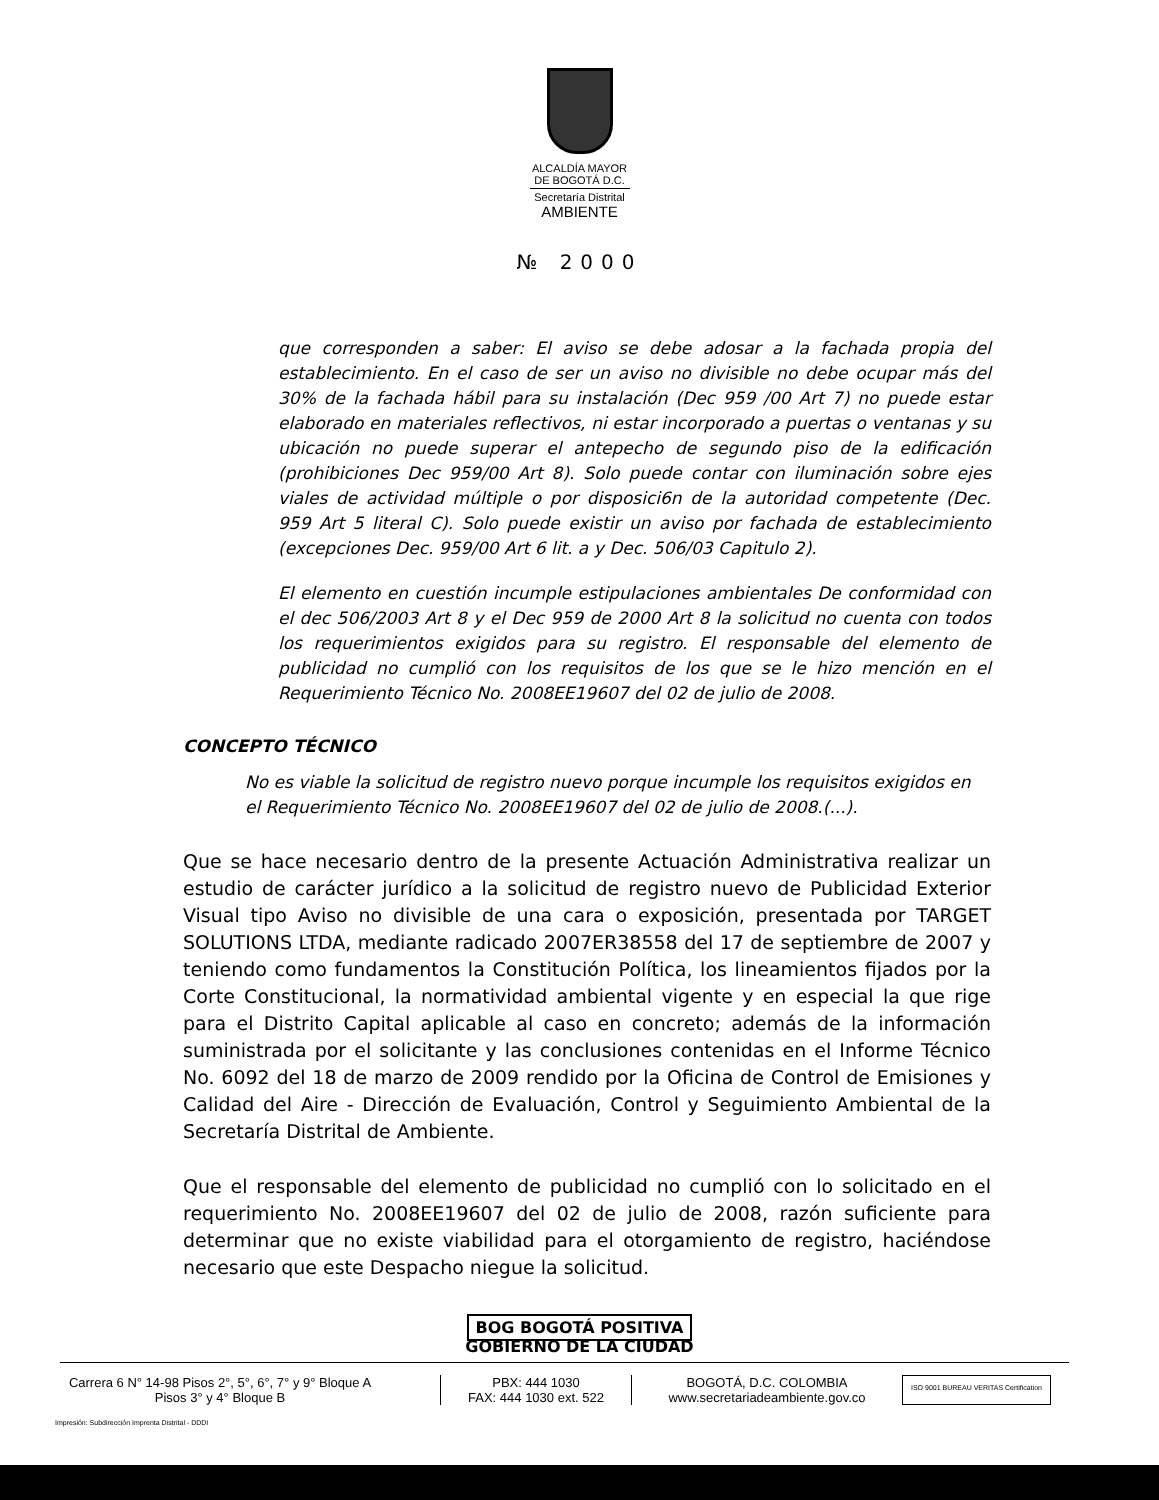ALCALDÍA MAYOR
DE BOGOTÁ D.C.
Secretaría Distrital
AMBIENTE
№ 2000
que corresponden a saber: El aviso se debe adosar a la fachada propia del establecimiento. En el caso de ser un aviso no divisible no debe ocupar más del 30% de la fachada hábil para su instalación (Dec 959 /00 Art 7) no puede estar elaborado en materiales reflectivos, ni estar incorporado a puertas o ventanas y su ubicación no puede superar el antepecho de segundo piso de la edificación (prohibiciones Dec 959/00 Art 8). Solo puede contar con iluminación sobre ejes viales de actividad múltiple o por disposici6n de la autoridad competente (Dec. 959 Art 5 literal C). Solo puede existir un aviso por fachada de establecimiento (excepciones Dec. 959/00 Art 6 lit. a y Dec. 506/03 Capitulo 2).
El elemento en cuestión incumple estipulaciones ambientales De conformidad con el dec 506/2003 Art 8 y el Dec 959 de 2000 Art 8 la solicitud no cuenta con todos los requerimientos exigidos para su registro. El responsable del elemento de publicidad no cumplió con los requisitos de los que se le hizo mención en el Requerimiento Técnico No. 2008EE19607 del 02 de julio de 2008.
CONCEPTO TÉCNICO
No es viable la solicitud de registro nuevo porque incumple los requisitos exigidos en el Requerimiento Técnico No. 2008EE19607 del 02 de julio de 2008.(...).
Que se hace necesario dentro de la presente Actuación Administrativa realizar un estudio de carácter jurídico a la solicitud de registro nuevo de Publicidad Exterior Visual tipo Aviso no divisible de una cara o exposición, presentada por TARGET SOLUTIONS LTDA, mediante radicado 2007ER38558 del 17 de septiembre de 2007 y teniendo como fundamentos la Constitución Política, los lineamientos fijados por la Corte Constitucional, la normatividad ambiental vigente y en especial la que rige para el Distrito Capital aplicable al caso en concreto; además de la información suministrada por el solicitante y las conclusiones contenidas en el Informe Técnico No. 6092 del 18 de marzo de 2009 rendido por la Oficina de Control de Emisiones y Calidad del Aire - Dirección de Evaluación, Control y Seguimiento Ambiental de la Secretaría Distrital de Ambiente.
Que el responsable del elemento de publicidad no cumplió con lo solicitado en el requerimiento No. 2008EE19607 del 02 de julio de 2008, razón suficiente para determinar que no existe viabilidad para el otorgamiento de registro, haciéndose necesario que este Despacho niegue la solicitud.
BOG BOGOTÁ POSITIVA
GOBIERNO DE LA CIUDAD
Carrera 6 N° 14-98 Pisos 2°, 5°, 6°, 7° y 9° Bloque A
Pisos 3° y 4° Bloque B
PBX: 444 1030
FAX: 444 1030 ext. 522
BOGOTÁ, D.C. COLOMBIA
www.secretariadeambiente.gov.co
ISO 9001 BUREAU VERITAS Certification
Impresión: Subdirección Imprenta Distrital - DDDI